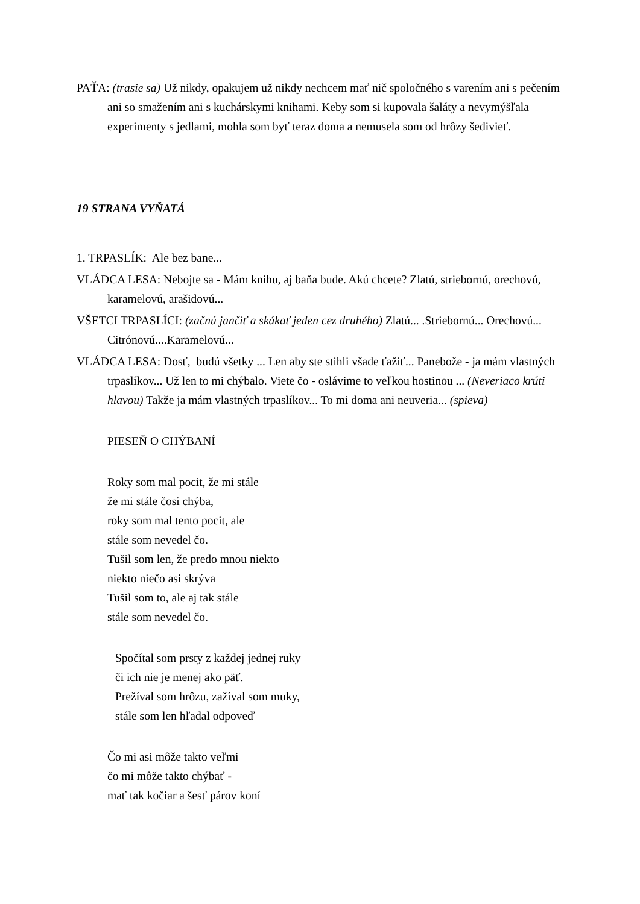PAŤA: (trasie sa) Už nikdy, opakujem už nikdy nechcem mať nič spoločného s varením ani s pečením ani so smažením ani s kuchárskymi knihami. Keby som si kupovala šaláty a nevymýšľala experimenty s jedlami, mohla som byť teraz doma a nemusela som od hrôzy šedivieť.
19 STRANA VYŇATÁ
1. TRPASLÍK: Ale bez bane...
VLÁDCA LESA: Nebojte sa - Mám knihu, aj baňa bude. Akú chcete? Zlatú, striebornú, orechovú, karamelovú, arašidovú...
VŠETCI TRPASLÍCI: (začnú jančiť a skákať jeden cez druhého) Zlatú... .Striebornú... Orechovú... Citrónovú....Karamelovú...
VLÁDCA LESA: Dosť, budú všetky ... Len aby ste stihli všade ťažiť... Panebože - ja mám vlastných trpaslíkov... Už len to mi chýbalo. Viete čo - oslávime to veľkou hostinou ... (Neveriaco krúti hlavou) Takže ja mám vlastných trpaslíkov... To mi doma ani neuveria... (spieva)
PIESEŇ O CHÝBANÍ
Roky som mal pocit, že mi stále
že mi stále čosi chýba,
roky som mal tento pocit, ale
stále som nevedel čo.
Tušil som len, že predo mnou niekto
niekto niečo asi skrýva
Tušil som to, ale aj tak stále
stále som nevedel čo.
Spočítal som prsty z každej jednej ruky
či ich nie je menej ako päť.
Prežíval som hrôzu, zažíval som muky,
stále som len hľadal odpoveď
Čo mi asi môže takto veľmi
čo mi môže takto chýbať -
mať tak kočiar a šesť párov koní